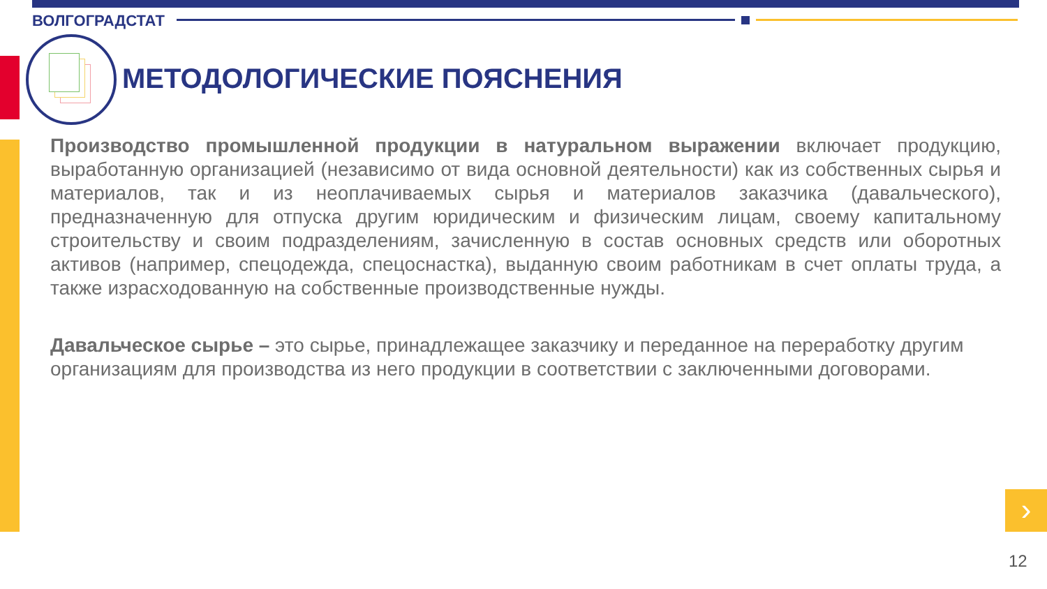ВОЛГОГРАДСТАТ
МЕТОДОЛОГИЧЕСКИЕ ПОЯСНЕНИЯ
Производство промышленной продукции в натуральном выражении включает продукцию, выработанную организацией (независимо от вида основной деятельности) как из собственных сырья и материалов, так и из неоплачиваемых сырья и материалов заказчика (давальческого), предназначенную для отпуска другим юридическим и физическим лицам, своему капитальному строительству и своим подразделениям, зачисленную в состав основных средств или оборотных активов (например, спецодежда, спецоснастка), выданную своим работникам в счет оплаты труда, а также израсходованную на собственные производственные нужды.
Давальческое сырье – это сырье, принадлежащее заказчику и переданное на переработку другим организациям для производства из него продукции в соответствии с заключенными договорами.
›
12